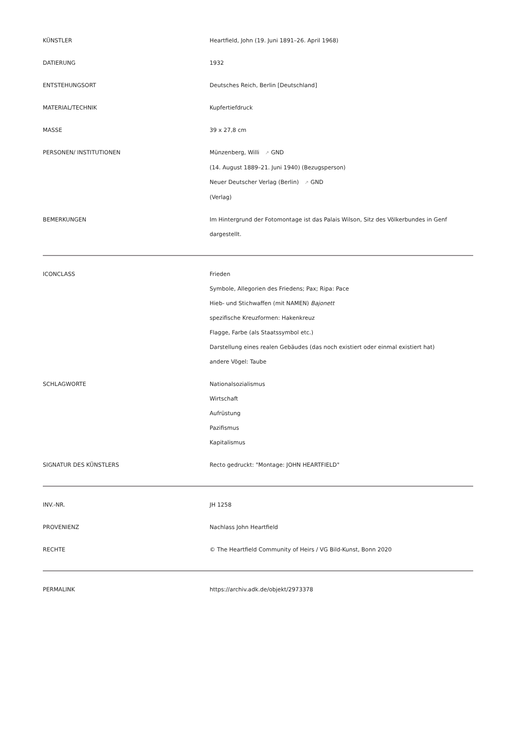| KÜNSTLER | Heartfield, John (19. Juni 1891–26. April 1968) |
| DATIERUNG | 1932 |
| ENTSTEHUNGSORT | Deutsches Reich, Berlin [Deutschland] |
| MATERIAL/TECHNIK | Kupfertiefdruck |
| MASSE | 39 x 27,8 cm |
| PERSONEN/ INSTITUTIONEN | Münzenberg, Willi ↗ GND (14. August 1889–21. Juni 1940) (Bezugsperson) Neuer Deutscher Verlag (Berlin) ↗ GND (Verlag) |
| BEMERKUNGEN | Im Hintergrund der Fotomontage ist das Palais Wilson, Sitz des Völkerbundes in Genf dargestellt. |
| ICONCLASS | Frieden Symbole, Allegorien des Friedens; Pax; Ripa: Pace Hieb- und Stichwaffen (mit NAMEN) Bajonett spezifische Kreuzformen: Hakenkreuz Flagge, Farbe (als Staatssymbol etc.) Darstellung eines realen Gebäudes (das noch existiert oder einmal existiert hat) andere Vögel: Taube |
| SCHLAGWORTE | Nationalsozialismus Wirtschaft Aufrüstung Pazifismus Kapitalismus |
| SIGNATUR DES KÜNSTLERS | Recto gedruckt: "Montage: JOHN HEARTFIELD" |
| INV.-NR. | JH 1258 |
| PROVENIENZ | Nachlass John Heartfield |
| RECHTE | © The Heartfield Community of Heirs / VG Bild-Kunst, Bonn 2020 |
| PERMALINK | https://archiv.adk.de/objekt/2973378 |